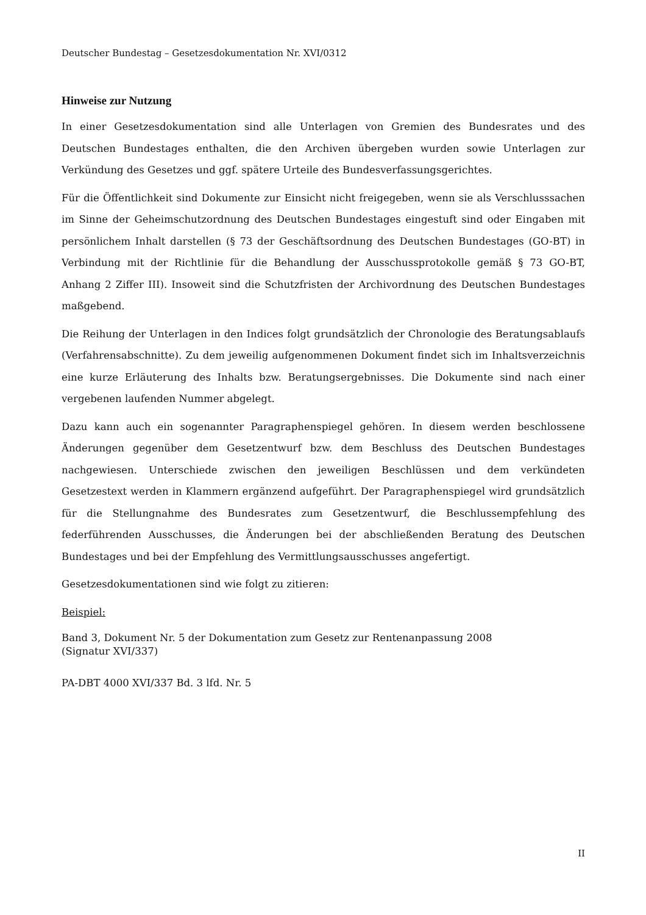Deutscher Bundestag – Gesetzesdokumentation Nr. XVI/0312
Hinweise zur Nutzung
In einer Gesetzesdokumentation sind alle Unterlagen von Gremien des Bundesrates und des Deutschen Bundestages enthalten, die den Archiven übergeben wurden sowie Unterlagen zur Verkündung des Gesetzes und ggf. spätere Urteile des Bundesverfassungsgerichtes.
Für die Öffentlichkeit sind Dokumente zur Einsicht nicht freigegeben, wenn sie als Verschlusssachen im Sinne der Geheimschutzordnung des Deutschen Bundestages eingestuft sind oder Eingaben mit persönlichem Inhalt darstellen (§ 73 der Geschäftsordnung des Deutschen Bundestages (GO-BT) in Verbindung mit der Richtlinie für die Behandlung der Ausschussprotokolle gemäß § 73 GO-BT, Anhang 2 Ziffer III). Insoweit sind die Schutzfristen der Archivordnung des Deutschen Bundestages maßgebend.
Die Reihung der Unterlagen in den Indices folgt grundsätzlich der Chronologie des Beratungsablaufs (Verfahrensabschnitte). Zu dem jeweilig aufgenommenen Dokument findet sich im Inhaltsverzeichnis eine kurze Erläuterung des Inhalts bzw. Beratungsergebnisses. Die Dokumente sind nach einer vergebenen laufenden Nummer abgelegt.
Dazu kann auch ein sogenannter Paragraphenspiegel gehören. In diesem werden beschlossene Änderungen gegenüber dem Gesetzentwurf bzw. dem Beschluss des Deutschen Bundestages nachgewiesen. Unterschiede zwischen den jeweiligen Beschlüssen und dem verkündeten Gesetzestext werden in Klammern ergänzend aufgeführt. Der Paragraphenspiegel wird grundsätzlich für die Stellungnahme des Bundesrates zum Gesetzentwurf, die Beschlussempfehlung des federführenden Ausschusses, die Änderungen bei der abschließenden Beratung des Deutschen Bundestages und bei der Empfehlung des Vermittlungsausschusses angefertigt.
Gesetzesdokumentationen sind wie folgt zu zitieren:
Beispiel:
Band 3, Dokument Nr. 5 der Dokumentation zum Gesetz zur Rentenanpassung 2008
(Signatur XVI/337)
PA-DBT 4000 XVI/337 Bd. 3 lfd. Nr. 5
II